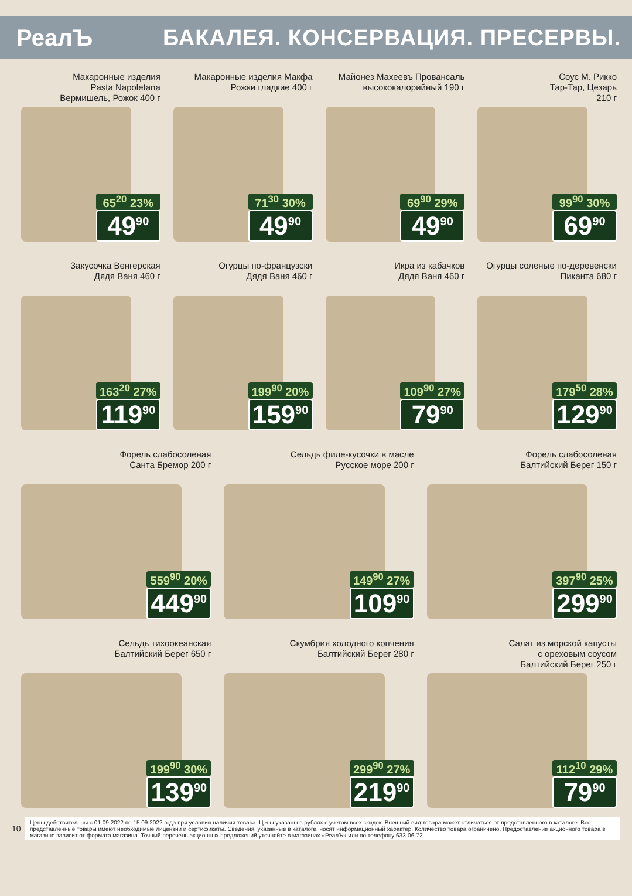РеалЪ
БАКАЛЕЯ. КОНСЕРВАЦИЯ. ПРЕСЕРВЫ.
Макаронные изделия
Pasta Napoletana
Вермишель, Рожок 400 г
65<sup>20</sup> 23%
49<sup>90</sup>
Макаронные изделия Макфа
Рожки гладкие 400 г
71<sup>30</sup> 30%
49<sup>90</sup>
Майонез Махеевъ Провансаль
высококалорийный 190 г
69<sup>90</sup> 29%
49<sup>90</sup>
Соус М. Рикко
Тар-Тар, Цезарь
210 г
99<sup>90</sup> 30%
69<sup>90</sup>
Закусочка Венгерская
Дядя Ваня 460 г
163<sup>20</sup> 27%
119<sup>90</sup>
Огурцы по-французски
Дядя Ваня 460 г
199<sup>90</sup> 20%
159<sup>90</sup>
Икра из кабачков
Дядя Ваня 460 г
109<sup>90</sup> 27%
79<sup>90</sup>
Огурцы соленые по-деревенски
Пиканта 680 г
179<sup>50</sup> 28%
129<sup>90</sup>
Форель слабосоленая
Санта Бремор 200 г
559<sup>90</sup> 20%
449<sup>90</sup>
Сельдь филе-кусочки в масле
Русское море 200 г
149<sup>90</sup> 27%
109<sup>90</sup>
Форель слабосоленая
Балтийский Берег 150 г
397<sup>90</sup> 25%
299<sup>90</sup>
Сельдь тихоокеанская
Балтийский Берег 650 г
199<sup>90</sup> 30%
139<sup>90</sup>
Скумбрия холодного копчения
Балтийский Берег 280 г
299<sup>90</sup> 27%
219<sup>90</sup>
Салат из морской капусты
с ореховым соусом
Балтийский Берег 250 г
112<sup>10</sup> 29%
79<sup>90</sup>
10
Цены действительны с 01.09.2022 по 15.09.2022 года при условии наличия товара. Цены указаны в рублях с учетом всех скидок. Внешний вид товара может отличаться от представленного в каталоге. Все представленные товары имеют необходимые лицензии и сертификаты. Сведения, указанные в каталоге, носят информационный характер. Количество товара ограничено. Предоставление акционного товара в магазине зависит от формата магазина. Точный перечень акционных предложений уточняйте в магазинах «РеалЪ» или по телефону 633-06-72.